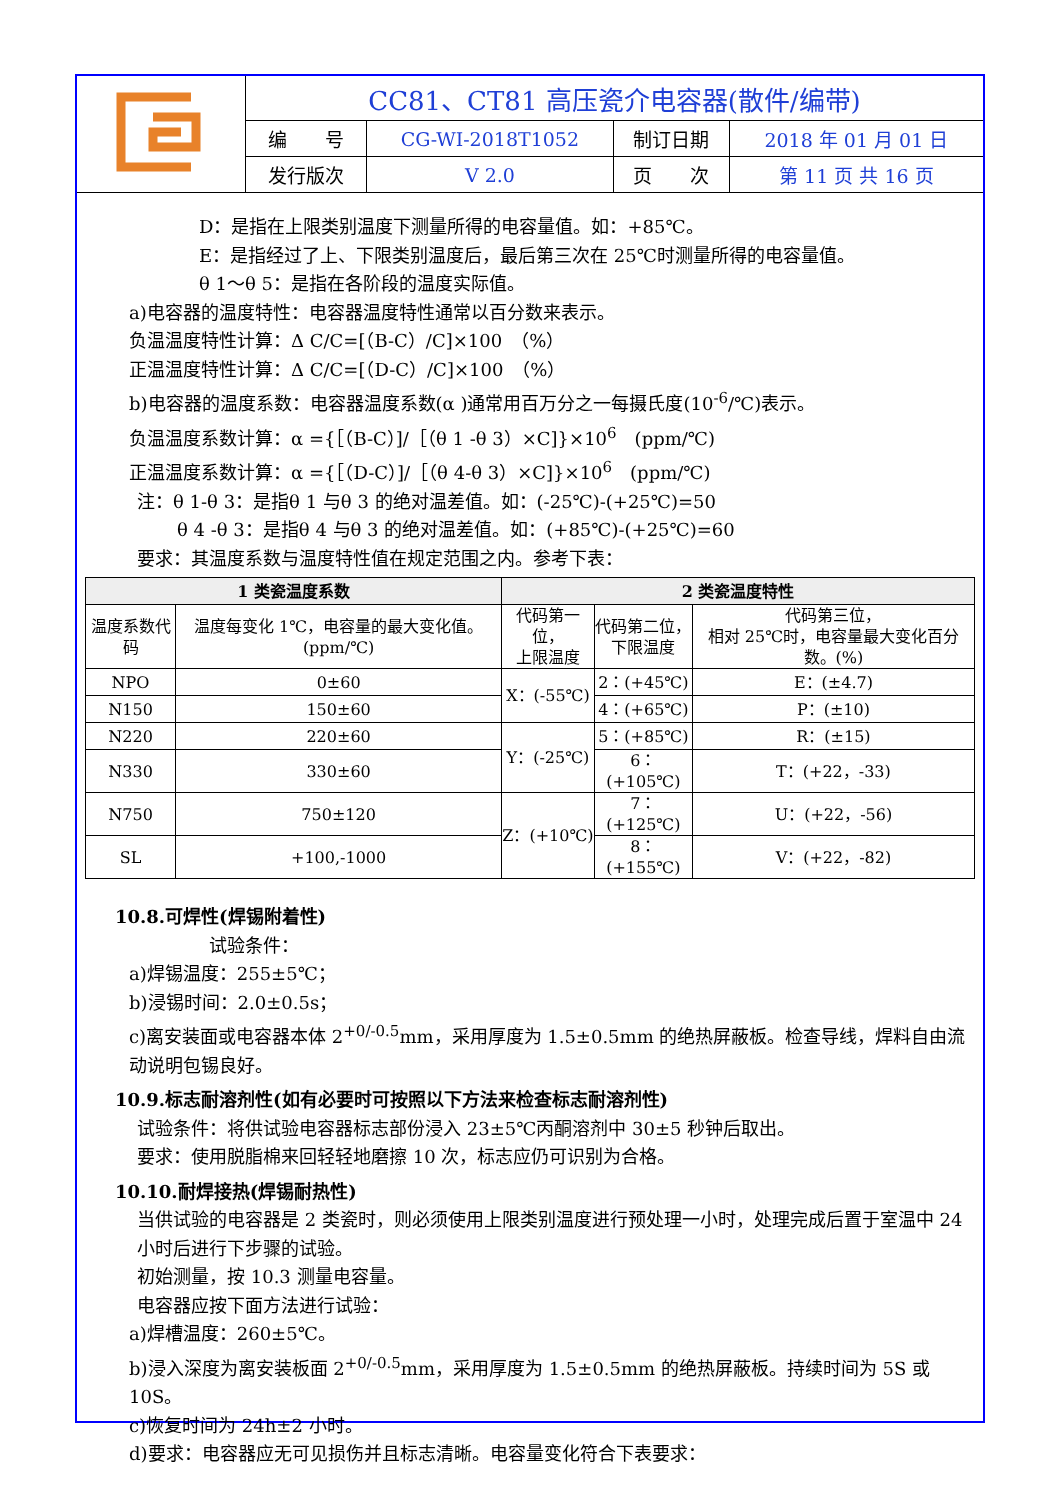| | CC81、CT81 高压瓷介电容器(散件/编带) | | | |
| | 编 号 | CG-WI-2018T1052 | 制订日期 | 2018 年 01 月 01 日 |
| | 发行版次 | V 2.0 | 页 次 | 第 11 页 共 16 页 |
D：是指在上限类别温度下测量所得的电容量值。如：+85℃。
E：是指经过了上、下限类别温度后，最后第三次在 25℃时测量所得的电容量值。
θ 1～θ 5：是指在各阶段的温度实际值。
a)电容器的温度特性：电容器温度特性通常以百分数来表示。
负温温度特性计算：Δ C/C=[（B-C）/C]×100　（%）
正温温度特性计算：Δ C/C=[（D-C）/C]×100　（%）
b)电容器的温度系数：电容器温度系数(α )通常用百万分之一每摄氏度(10<sup>-6</sup>/℃)表示。
负温温度系数计算：α ={［（B-C）]/［（θ 1 -θ 3）×C]}×10<sup>6</sup>　(ppm/℃)
正温温度系数计算：α ={［（D-C）]/［（θ 4-θ 3）×C]}×10<sup>6</sup>　(ppm/℃)
注：θ 1-θ 3：是指θ 1 与θ 3 的绝对温差值。如：(-25℃)-(+25℃)=50
θ 4 -θ 3：是指θ 4 与θ 3 的绝对温差值。如：(+85℃)-(+25℃)=60
要求：其温度系数与温度特性值在规定范围之内。参考下表：
| 1 类瓷温度系数 | | 2 类瓷温度特性 | | |
| --- | --- | --- | --- | --- |
| 温度系数代码 | 温度每变化 1℃，电容量的最大变化值。(ppm/℃) | 代码第一位， 上限温度 | 代码第二位， 下限温度 | 代码第三位， 相对 25℃时，电容量最大变化百分数。(%) |
| NPO | 0±60 | X：(-55℃) | 2：(+45℃) | E：(±4.7) |
| N150 | 150±60 | | 4：(+65℃) | P：(±10) |
| N220 | 220±60 | Y：(-25℃) | 5：(+85℃) | R：(±15) |
| N330 | 330±60 | | 6：(+105℃) | T：(+22，-33) |
| N750 | 750±120 | Z：(+10℃) | 7：(+125℃) | U：(+22，-56) |
| SL | +100,-1000 | | 8：(+155℃) | V：(+22，-82) |
10.8.可焊性(焊锡附着性)
试验条件：
a)焊锡温度：255±5℃；
b)浸锡时间：2.0±0.5s；
c)离安装面或电容器本体 2<sup>+0/-0.5</sup>mm，采用厚度为 1.5±0.5mm 的绝热屏蔽板。检查导线，焊料自由流动说明包锡良好。
10.9.标志耐溶剂性(如有必要时可按照以下方法来检查标志耐溶剂性)
试验条件：将供试验电容器标志部份浸入 23±5℃丙酮溶剂中 30±5 秒钟后取出。
要求：使用脱脂棉来回轻轻地磨擦 10 次，标志应仍可识别为合格。
10.10.耐焊接热(焊锡耐热性)
当供试验的电容器是 2 类瓷时，则必须使用上限类别温度进行预处理一小时，处理完成后置于室温中 24 小时后进行下步骤的试验。
初始测量，按 10.3 测量电容量。
电容器应按下面方法进行试验：
a)焊槽温度：260±5℃。
b)浸入深度为离安装板面 2<sup>+0/-0.5</sup>mm，采用厚度为 1.5±0.5mm 的绝热屏蔽板。持续时间为 5S 或 10S。
c)恢复时间为 24h±2 小时。
d)要求：电容器应无可见损伤并且标志清晰。电容量变化符合下表要求：